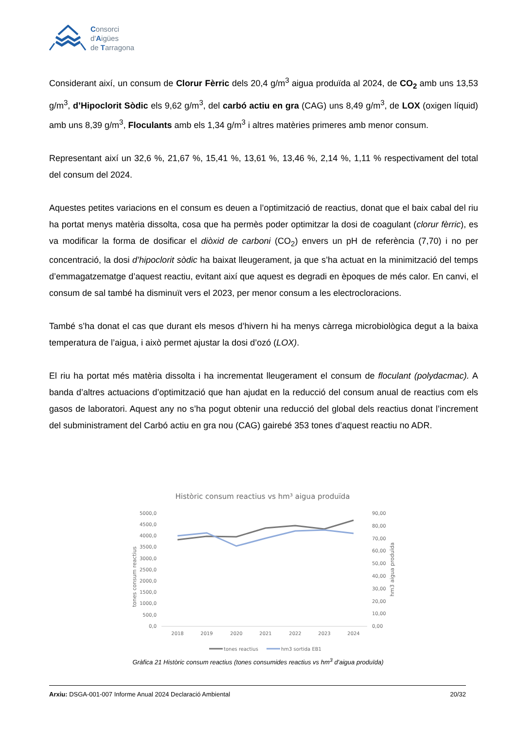Consorci
d'Aigües
de Tarragona
Considerant així, un consum de Clorur Fèrric dels 20,4 g/m<sup>3</sup> aigua produïda al 2024, de CO<sub>2</sub> amb uns 13,53 g/m<sup>3</sup>, d’Hipoclorit Sòdic els 9,62 g/m<sup>3</sup>, del carbó actiu en gra (CAG) uns 8,49 g/m<sup>3</sup>, de LOX (oxigen líquid) amb uns 8,39 g/m<sup>3</sup>, Floculants amb els 1,34 g/m<sup>3</sup> i altres matèries primeres amb menor consum.
Representant així un 32,6 %, 21,67 %, 15,41 %, 13,61 %, 13,46 %, 2,14 %, 1,11 % respectivament del total del consum del 2024.
Aquestes petites variacions en el consum es deuen a l’optimització de reactius, donat que el baix cabal del riu ha portat menys matèria dissolta, cosa que ha permès poder optimitzar la dosi de coagulant (clorur fèrric), es va modificar la forma de dosificar el diòxid de carboni (CO<sub>2</sub>) envers un pH de referència (7,70) i no per concentració, la dosi d’hipoclorit sòdic ha baixat lleugerament, ja que s’ha actuat en la minimització del temps d’emmagatzematge d’aquest reactiu, evitant així que aquest es degradi en èpoques de més calor. En canvi, el consum de sal també ha disminuït vers el 2023, per menor consum a les electrocloracions.
També s’ha donat el cas que durant els mesos d’hivern hi ha menys càrrega microbiològica degut a la baixa temperatura de l’aigua, i això permet ajustar la dosi d’ozó (LOX).
El riu ha portat més matèria dissolta i ha incrementat lleugerament el consum de floculant (polydacmac). A banda d’altres actuacions d’optimització que han ajudat en la reducció del consum anual de reactius com els gasos de laboratori. Aquest any no s’ha pogut obtenir una reducció del global dels reactius donat l’increment del subministrament del Carbó actiu en gra nou (CAG) gairebé 353 tones d’aquest reactiu no ADR.
Històric consum reactius vs hm³ aigua produïda
5000,0
4500,0
4000,0
3500,0
3000,0
2500,0
2000,0
1500,0
1000,0
500,0
0,0
90,00
80,00
70,00
60,00
50,00
40,00
30,00
20,00
10,00
0,00
tones consum reactius
hm3 aigua produïda
2018
2019
2020
2021
2022
2023
2024
tones reactius
hm3 sortida EB1
Gràfica 21 Històric consum reactius (tones consumides reactius vs hm<sup>3</sup> d’aigua produïda)
Arxiu: DSGA-001-007 Informe Anual 2024 Declaració Ambiental 20/32